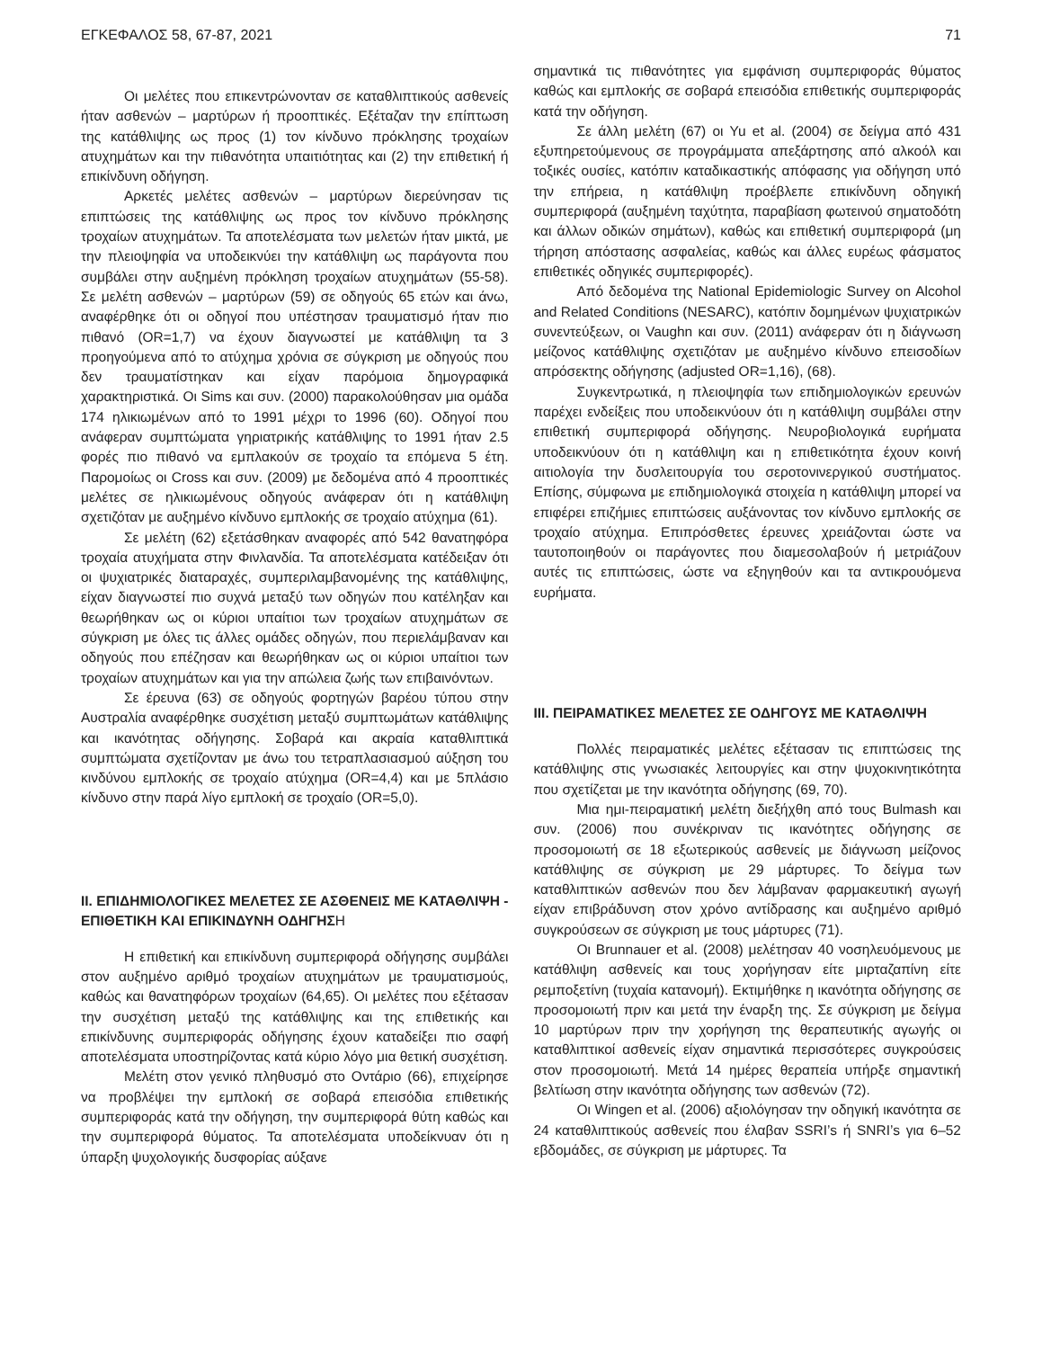ΕΓΚΕΦΑΛΟΣ 58, 67-87, 2021 71
Οι μελέτες που επικεντρώνονταν σε καταθλιπτικούς ασθενείς ήταν ασθενών – μαρτύρων ή προοπτικές. Εξέταζαν την επίπτωση της κατάθλιψης ως προς (1) τον κίνδυνο πρόκλησης τροχαίων ατυχημάτων και την πιθανότητα υπαιτιότητας και (2) την επιθετική ή επικίνδυνη οδήγηση.
Αρκετές μελέτες ασθενών – μαρτύρων διερεύνησαν τις επιπτώσεις της κατάθλιψης ως προς τον κίνδυνο πρόκλησης τροχαίων ατυχημάτων. Τα αποτελέσματα των μελετών ήταν μικτά, με την πλειοψηφία να υποδεικνύει την κατάθλιψη ως παράγοντα που συμβάλει στην αυξημένη πρόκληση τροχαίων ατυχημάτων (55-58). Σε μελέτη ασθενών – μαρτύρων (59) σε οδηγούς 65 ετών και άνω, αναφέρθηκε ότι οι οδηγοί που υπέστησαν τραυματισμό ήταν πιο πιθανό (OR=1,7) να έχουν διαγνωστεί με κατάθλιψη τα 3 προηγούμενα από το ατύχημα χρόνια σε σύγκριση με οδηγούς που δεν τραυματίστηκαν και είχαν παρόμοια δημογραφικά χαρακτηριστικά. Οι Sims και συν. (2000) παρακολούθησαν μια ομάδα 174 ηλικιωμένων από το 1991 μέχρι το 1996 (60). Οδηγοί που ανάφεραν συμπτώματα γηριατρικής κατάθλιψης το 1991 ήταν 2.5 φορές πιο πιθανό να εμπλακούν σε τροχαίο τα επόμενα 5 έτη. Παρομοίως οι Cross και συν. (2009) με δεδομένα από 4 προοπτικές μελέτες σε ηλικιωμένους οδηγούς ανάφεραν ότι η κατάθλιψη σχετιζόταν με αυξημένο κίνδυνο εμπλοκής σε τροχαίο ατύχημα (61).
Σε μελέτη (62) εξετάσθηκαν αναφορές από 542 θανατηφόρα τροχαία ατυχήματα στην Φινλανδία. Τα αποτελέσματα κατέδειξαν ότι οι ψυχιατρικές διαταραχές, συμπεριλαμβανομένης της κατάθλιψης, είχαν διαγνωστεί πιο συχνά μεταξύ των οδηγών που κατέληξαν και θεωρήθηκαν ως οι κύριοι υπαίτιοι των τροχαίων ατυχημάτων σε σύγκριση με όλες τις άλλες ομάδες οδηγών, που περιελάμβαναν και οδηγούς που επέζησαν και θεωρήθηκαν ως οι κύριοι υπαίτιοι των τροχαίων ατυχημάτων και για την απώλεια ζωής των επιβαινόντων.
Σε έρευνα (63) σε οδηγούς φορτηγών βαρέου τύπου στην Αυστραλία αναφέρθηκε συσχέτιση μεταξύ συμπτωμάτων κατάθλιψης και ικανότητας οδήγησης. Σοβαρά και ακραία καταθλιπτικά συμπτώματα σχετίζονταν με άνω του τετραπλασιασμού αύξηση του κινδύνου εμπλοκής σε τροχαίο ατύχημα (OR=4,4) και με 5πλάσιο κίνδυνο στην παρά λίγο εμπλοκή σε τροχαίο (OR=5,0).
II. ΕΠΙΔΗΜΙΟΛΟΓΙΚΕΣ ΜΕΛΕΤΕΣ ΣΕ ΑΣΘΕΝΕΙΣ ΜΕ ΚΑΤΑΘΛΙΨΗ - ΕΠΙΘΕΤΙΚΗ ΚΑΙ ΕΠΙΚΙΝΔΥΝΗ ΟΔΗΓΗΣΗ
Η επιθετική και επικίνδυνη συμπεριφορά οδήγησης συμβάλει στον αυξημένο αριθμό τροχαίων ατυχημάτων με τραυματισμούς, καθώς και θανατηφόρων τροχαίων (64,65). Οι μελέτες που εξέτασαν την συσχέτιση μεταξύ της κατάθλιψης και της επιθετικής και επικίνδυνης συμπεριφοράς οδήγησης έχουν καταδείξει πιο σαφή αποτελέσματα υποστηρίζοντας κατά κύριο λόγο μια θετική συσχέτιση.
Μελέτη στον γενικό πληθυσμό στο Οντάριο (66), επιχείρησε να προβλέψει την εμπλοκή σε σοβαρά επεισόδια επιθετικής συμπεριφοράς κατά την οδήγηση, την συμπεριφορά θύτη καθώς και την συμπεριφορά θύματος. Τα αποτελέσματα υποδείκνυαν ότι η ύπαρξη ψυχολογικής δυσφορίας αύξανε
σημαντικά τις πιθανότητες για εμφάνιση συμπεριφοράς θύματος καθώς και εμπλοκής σε σοβαρά επεισόδια επιθετικής συμπεριφοράς κατά την οδήγηση.
Σε άλλη μελέτη (67) οι Yu et al. (2004) σε δείγμα από 431 εξυπηρετούμενους σε προγράμματα απεξάρτησης από αλκοόλ και τοξικές ουσίες, κατόπιν καταδικαστικής απόφασης για οδήγηση υπό την επήρεια, η κατάθλιψη προέβλεπε επικίνδυνη οδηγική συμπεριφορά (αυξημένη ταχύτητα, παραβίαση φωτεινού σηματοδότη και άλλων οδικών σημάτων), καθώς και επιθετική συμπεριφορά (μη τήρηση απόστασης ασφαλείας, καθώς και άλλες ευρέως φάσματος επιθετικές οδηγικές συμπεριφορές).
Από δεδομένα της National Epidemiologic Survey on Alcohol and Related Conditions (NESARC), κατόπιν δομημένων ψυχιατρικών συνεντεύξεων, οι Vaughn και συν. (2011) ανάφεραν ότι η διάγνωση μείζονος κατάθλιψης σχετιζόταν με αυξημένο κίνδυνο επεισοδίων απρόσεκτης οδήγησης (adjusted OR=1,16), (68).
Συγκεντρωτικά, η πλειοψηφία των επιδημιολογικών ερευνών παρέχει ενδείξεις που υποδεικνύουν ότι η κατάθλιψη συμβάλει στην επιθετική συμπεριφορά οδήγησης. Νευροβιολογικά ευρήματα υποδεικνύουν ότι η κατάθλιψη και η επιθετικότητα έχουν κοινή αιτιολογία την δυσλειτουργία του σεροτονινεργικού συστήματος. Επίσης, σύμφωνα με επιδημιολογικά στοιχεία η κατάθλιψη μπορεί να επιφέρει επιζήμιες επιπτώσεις αυξάνοντας τον κίνδυνο εμπλοκής σε τροχαίο ατύχημα. Επιπρόσθετες έρευνες χρειάζονται ώστε να ταυτοποιηθούν οι παράγοντες που διαμεσολαβούν ή μετριάζουν αυτές τις επιπτώσεις, ώστε να εξηγηθούν και τα αντικρουόμενα ευρήματα.
III. ΠΕΙΡΑΜΑΤΙΚΕΣ ΜΕΛΕΤΕΣ ΣΕ ΟΔΗΓΟΥΣ ΜΕ ΚΑΤΑΘΛΙΨΗ
Πολλές πειραματικές μελέτες εξέτασαν τις επιπτώσεις της κατάθλιψης στις γνωσιακές λειτουργίες και στην ψυχοκινητικότητα που σχετίζεται με την ικανότητα οδήγησης (69, 70).
Μια ημι-πειραματική μελέτη διεξήχθη από τους Bulmash και συν. (2006) που συνέκριναν τις ικανότητες οδήγησης σε προσομοιωτή σε 18 εξωτερικούς ασθενείς με διάγνωση μείζονος κατάθλιψης σε σύγκριση με 29 μάρτυρες. Το δείγμα των καταθλιπτικών ασθενών που δεν λάμβαναν φαρμακευτική αγωγή είχαν επιβράδυνση στον χρόνο αντίδρασης και αυξημένο αριθμό συγκρούσεων σε σύγκριση με τους μάρτυρες (71).
Οι Brunnauer et al. (2008) μελέτησαν 40 νοσηλευόμενους με κατάθλιψη ασθενείς και τους χορήγησαν είτε μιρταζαπίνη είτε ρεμποξετίνη (τυχαία κατανομή). Εκτιμήθηκε η ικανότητα οδήγησης σε προσομοιωτή πριν και μετά την έναρξη της. Σε σύγκριση με δείγμα 10 μαρτύρων πριν την χορήγηση της θεραπευτικής αγωγής οι καταθλιπτικοί ασθενείς είχαν σημαντικά περισσότερες συγκρούσεις στον προσομοιωτή. Μετά 14 ημέρες θεραπεία υπήρξε σημαντική βελτίωση στην ικανότητα οδήγησης των ασθενών (72).
Οι Wingen et al. (2006) αξιολόγησαν την οδηγική ικανότητα σε 24 καταθλιπτικούς ασθενείς που έλαβαν SSRI’s ή SNRI’s για 6–52 εβδομάδες, σε σύγκριση με μάρτυρες. Τα